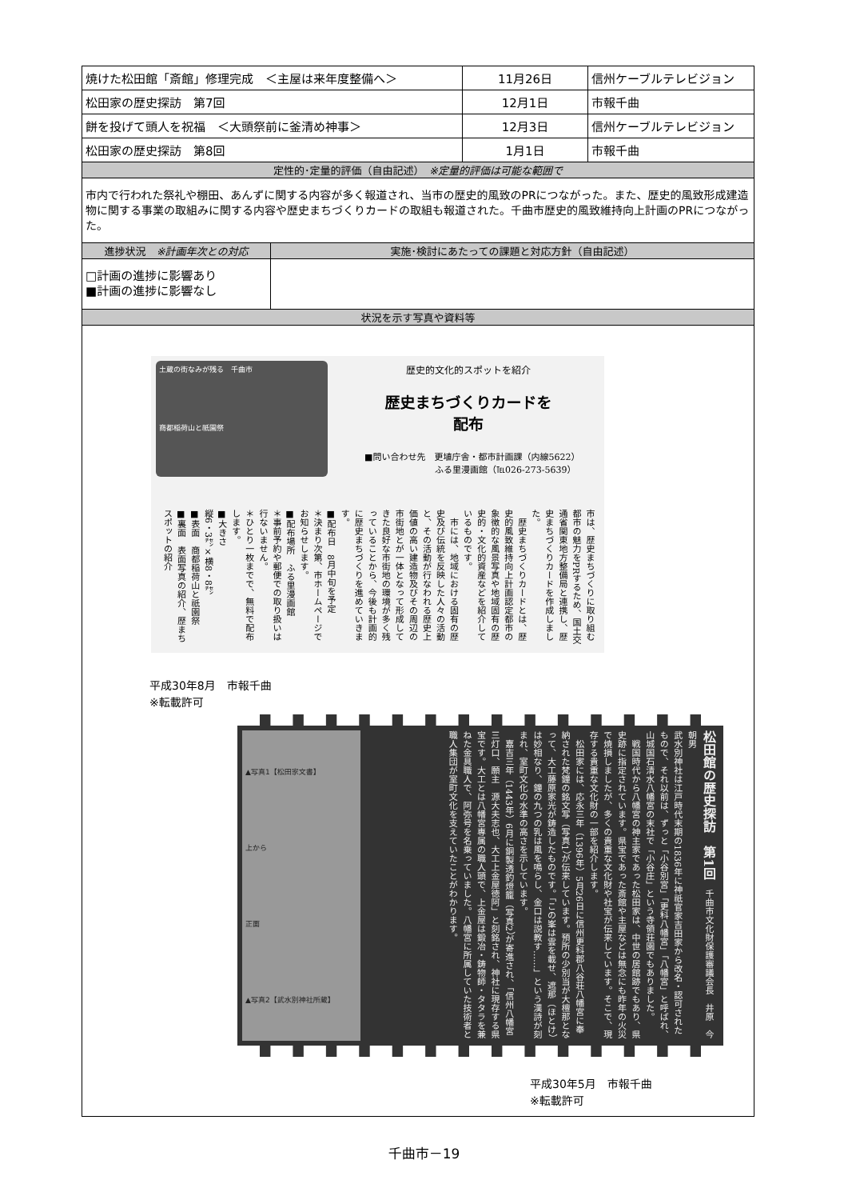| 焼けた松田館「斎館」修理完成 ＜主屋は来年度整備へ＞ | | 11月26日 | 信州ケーブルテレビジョン |
| 松田家の歴史探訪 第7回 | | 12月1日 | 市報千曲 |
| 餅を投げて頭人を祝福 ＜大頭祭前に釜清め神事＞ | | 12月3日 | 信州ケーブルテレビジョン |
| 松田家の歴史探訪 第8回 | | 1月1日 | 市報千曲 |
| 定性的･定量的評価（自由記述） ※定量的評価は可能な範囲で | | | |
| 市内で行われた祭礼や棚田、あんずに関する内容が多く報道され、当市の歴史的風致のPRにつながった。また、歴史的風致形成建造物に関する事業の取組みに関する内容や歴史まちづくりカードの取組も報道された。千曲市歴史的風致維持向上計画のPRにつながった。 | | | |
| 進捗状況 ※計画年次との対応 | 実施･検討にあたっての課題と対応方針（自由記述） | | |
| □計画の進捗に影響あり ■計画の進捗に影響なし | | | |
| 状況を示す写真や資料等 | | | |
土蔵の街なみが残る　千曲市
商都稲荷山と祇園祭
歴史的文化的スポットを紹介
歴史まちづくりカードを
配布
■問い合わせ先　更埴庁舎・都市計画課（内線5622）
　　　　　　　　ふる里漫画館（℡026-273-5639）
市は、歴史まちづくりに取り組む都市の魅力をPRするため、国土交通省関東地方整備局と連携し、歴史まちづくりカードを作成しました。
　歴史まちづくりカードとは、歴史的風致維持向上計画認定都市の象徴的な風景写真や地域固有の歴史的・文化的資産などを紹介しているものです。
　市には、地域における固有の歴史及び伝統を反映した人々の活動と、その活動が行なわれる歴史上価値の高い建造物及びその周辺の市街地とが一体となって形成してきた良好な市街地の環境が多く残っていることから、今後も計画的に歴史まちづくりを進めていきます。
■配布日　8月中旬を予定
＊決まり次第、市ホームページでお知らせします。
■配布場所　ふる里漫画館
＊事前予約や郵便での取り扱いは行ないません。
＊ひとり一枚までで、無料で配布します。
■大きさ
縦6・3㌢×横8・8㌢
■表面　商都稲荷山と祇園祭
■裏面　表面写真の紹介、歴まちスポットの紹介
平成30年8月　市報千曲
※転載許可
松田館の歴史探訪　第1回　千曲市文化財保護審議会長　井原　今朝男
武水別神社は江戸時代末期の1836年に神祇官家吉田家から改名・認可されたもので、それ以前は、ずっと「小谷別宮」「更科八幡宮」「八幡宮」と呼ばれ、山城国石清水八幡宮の末社で「小谷庄」という寺領荘園でもありました。
　戦国時代から八幡宮の神主家であった松田家は、中世の居館跡でもあり、県史跡に指定されています。県宝であった斎館や主屋などは無念にも昨年の火災で焼損しましたが、多くの貴重な文化財や社宝が伝来しています。そこで、現存する貴重な文化財の一部を紹介します。
　松田家には、応永三年（1396年）5月26日に信州更科郡八谷荘八幡宮に奉納された梵鐘の銘文写（写真1）が伝来しています。預所の少別当が大檀那となって、大工藤原家光が鋳造したものです。「この峯は雲を載せ、遮那（ほとけ）は妙相なり、鐘の九つの乳は風を鳴らし、金口は説教す……」という漢詩が刻まれ、室町文化の水準の高さを示しています。
　嘉吉三年（1443年）6月に銅製透釣燈籠（写真2）が寄進され、「信州八幡宮三灯口、願主　源大夫志也、大工上金屋徳阿」と刻銘され、神社に現存する県宝です。大工とは八幡宮専属の職人頭で、上金屋は鍛冶・鋳物師・タタラを兼ねた金具職人で、阿弥号を名乗っていました。八幡宮に所属していた技術者と職人集団が室町文化を支えていたことがわかります。
▲写真1【松田家文書】
上から
正面
▲写真2【武水別神社所蔵】
平成30年5月　市報千曲
※転載許可
千曲市－19